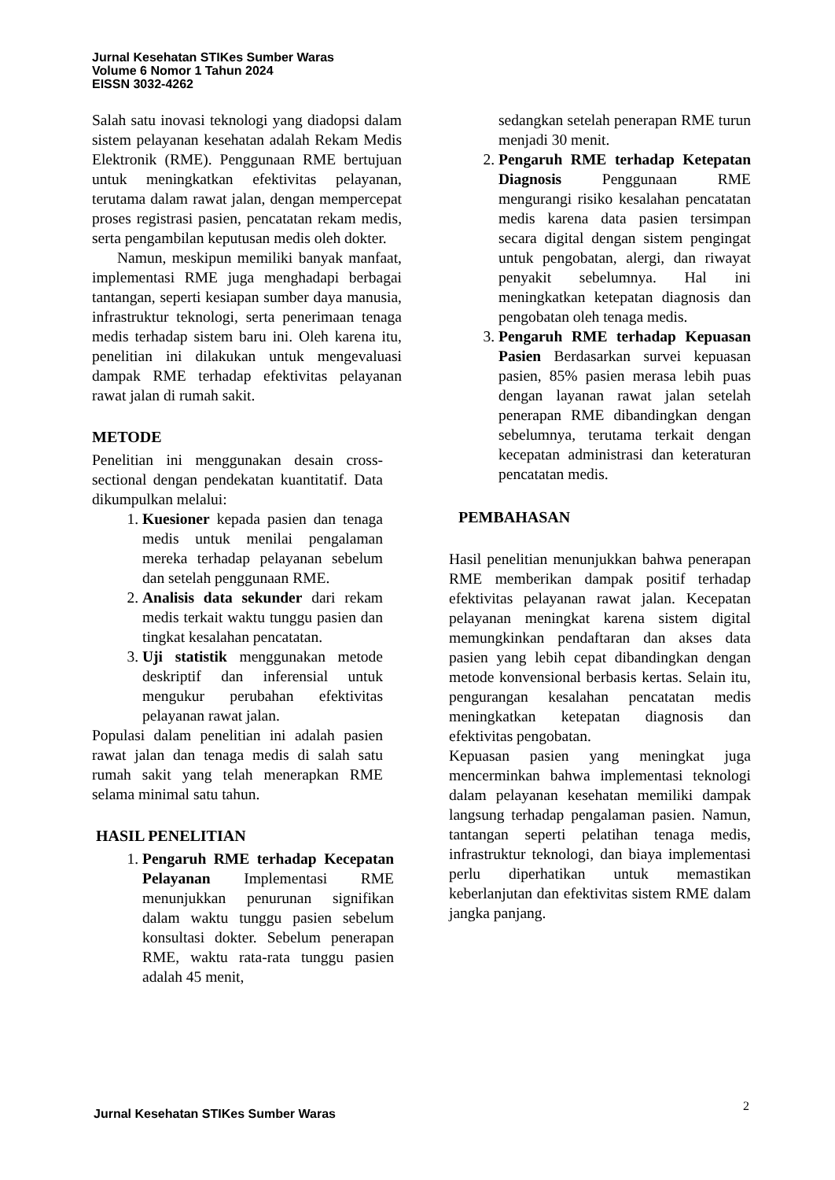Jurnal Kesehatan STIKes Sumber Waras
Volume 6 Nomor 1 Tahun 2024
EISSN 3032-4262
Salah satu inovasi teknologi yang diadopsi dalam sistem pelayanan kesehatan adalah Rekam Medis Elektronik (RME). Penggunaan RME bertujuan untuk meningkatkan efektivitas pelayanan, terutama dalam rawat jalan, dengan mempercepat proses registrasi pasien, pencatatan rekam medis, serta pengambilan keputusan medis oleh dokter.
Namun, meskipun memiliki banyak manfaat, implementasi RME juga menghadapi berbagai tantangan, seperti kesiapan sumber daya manusia, infrastruktur teknologi, serta penerimaan tenaga medis terhadap sistem baru ini. Oleh karena itu, penelitian ini dilakukan untuk mengevaluasi dampak RME terhadap efektivitas pelayanan rawat jalan di rumah sakit.
METODE
Penelitian ini menggunakan desain cross-sectional dengan pendekatan kuantitatif. Data dikumpulkan melalui:
1. Kuesioner kepada pasien dan tenaga medis untuk menilai pengalaman mereka terhadap pelayanan sebelum dan setelah penggunaan RME.
2. Analisis data sekunder dari rekam medis terkait waktu tunggu pasien dan tingkat kesalahan pencatatan.
3. Uji statistik menggunakan metode deskriptif dan inferensial untuk mengukur perubahan efektivitas pelayanan rawat jalan.
Populasi dalam penelitian ini adalah pasien rawat jalan dan tenaga medis di salah satu rumah sakit yang telah menerapkan RME selama minimal satu tahun.
HASIL PENELITIAN
1. Pengaruh RME terhadap Kecepatan Pelayanan Implementasi RME menunjukkan penurunan signifikan dalam waktu tunggu pasien sebelum konsultasi dokter. Sebelum penerapan RME, waktu rata-rata tunggu pasien adalah 45 menit,
sedangkan setelah penerapan RME turun menjadi 30 menit.
2. Pengaruh RME terhadap Ketepatan Diagnosis Penggunaan RME mengurangi risiko kesalahan pencatatan medis karena data pasien tersimpan secara digital dengan sistem pengingat untuk pengobatan, alergi, dan riwayat penyakit sebelumnya. Hal ini meningkatkan ketepatan diagnosis dan pengobatan oleh tenaga medis.
3. Pengaruh RME terhadap Kepuasan Pasien Berdasarkan survei kepuasan pasien, 85% pasien merasa lebih puas dengan layanan rawat jalan setelah penerapan RME dibandingkan dengan sebelumnya, terutama terkait dengan kecepatan administrasi dan keteraturan pencatatan medis.
PEMBAHASAN
Hasil penelitian menunjukkan bahwa penerapan RME memberikan dampak positif terhadap efektivitas pelayanan rawat jalan. Kecepatan pelayanan meningkat karena sistem digital memungkinkan pendaftaran dan akses data pasien yang lebih cepat dibandingkan dengan metode konvensional berbasis kertas. Selain itu, pengurangan kesalahan pencatatan medis meningkatkan ketepatan diagnosis dan efektivitas pengobatan.
Kepuasan pasien yang meningkat juga mencerminkan bahwa implementasi teknologi dalam pelayanan kesehatan memiliki dampak langsung terhadap pengalaman pasien. Namun, tantangan seperti pelatihan tenaga medis, infrastruktur teknologi, dan biaya implementasi perlu diperhatikan untuk memastikan keberlanjutan dan efektivitas sistem RME dalam jangka panjang.
Jurnal Kesehatan STIKes Sumber Waras
2